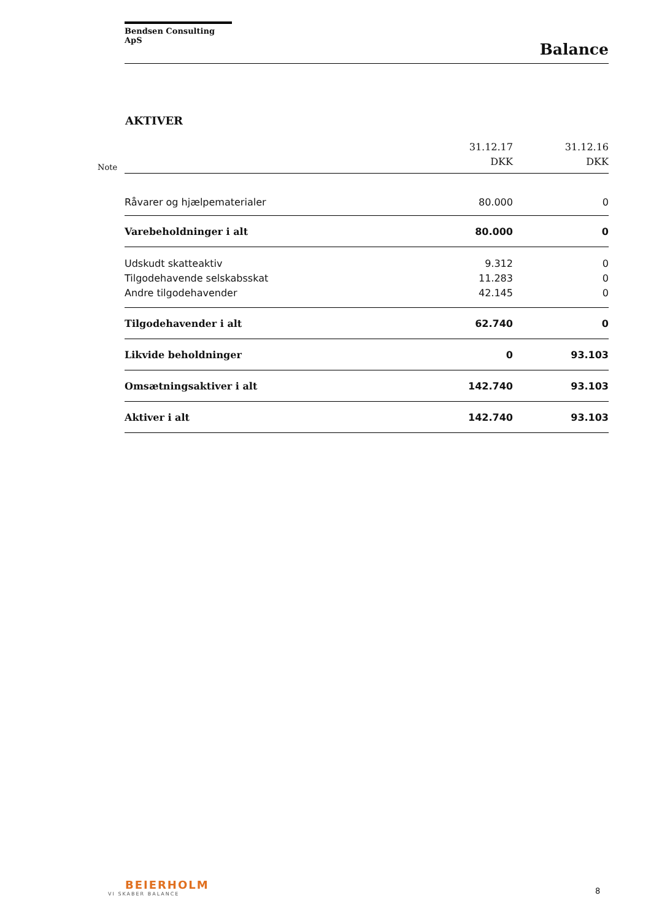Bendsen Consulting ApS
Balance
AKTIVER
Note
| | 31.12.17 DKK | 31.12.16 DKK |
| --- | --- | --- |
| Råvarer og hjælpematerialer | 80.000 | 0 |
| Varebeholdninger i alt | 80.000 | 0 |
| Udskudt skatteaktiv | 9.312 | 0 |
| Tilgodehavende selskabsskat | 11.283 | 0 |
| Andre tilgodehavender | 42.145 | 0 |
| Tilgodehavender i alt | 62.740 | 0 |
| Likvide beholdninger | 0 | 93.103 |
| Omsætningsaktiver i alt | 142.740 | 93.103 |
| Aktiver i alt | 142.740 | 93.103 |
BEIERHOLM
VI SKABER BALANCE
8